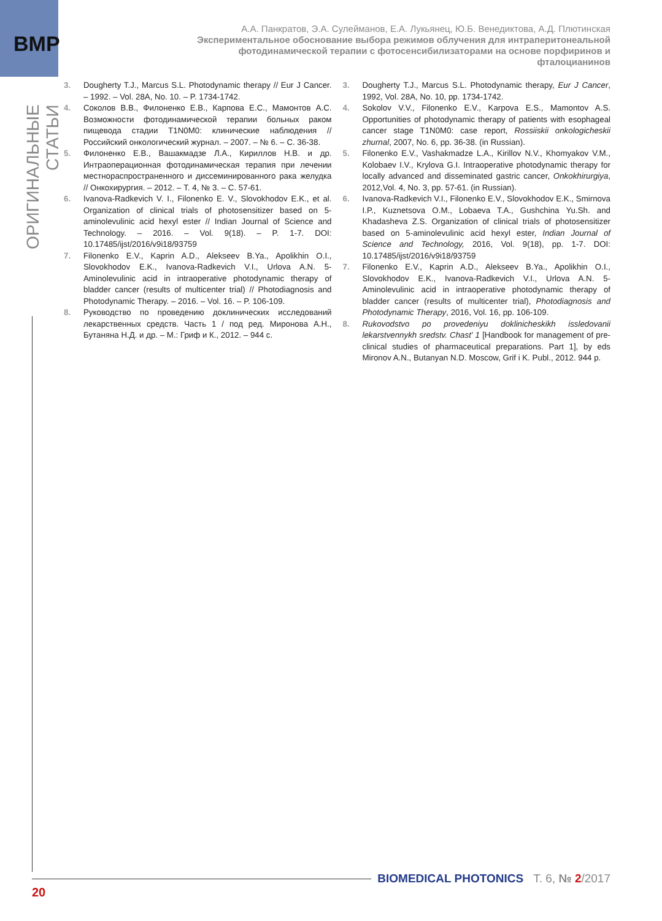BMP
ОРИГИНАЛЬНЫЕ СТАТЬИ
А.А. Панкратов, Э.А. Сулейманов, Е.А. Лукьянец, Ю.Б. Венедиктова, А.Д. Плютинская
Экспериментальное обоснование выбора режимов облучения для интраперитонеальной фотодинамической терапии с фотосенсибилизаторами на основе порфиринов и фталоцианинов
3. Dougherty T.J., Marcus S.L. Photodynamic therapy // Eur J Cancer. – 1992. – Vol. 28A, No. 10. – P. 1734-1742.
4. Соколов В.В., Филоненко Е.В., Карпова Е.С., Мамонтов А.С. Возможности фотодинамической терапии больных раком пищевода стадии T1N0M0: клинические наблюдения // Российский онкологический журнал. – 2007. – № 6. – С. 36-38.
5. Филоненко Е.В., Вашакмадзе Л.А., Кириллов Н.В. и др. Интраоперационная фотодинамическая терапия при лечении местнораспространенного и диссеминированного рака желудка // Онкохирургия. – 2012. – Т. 4, № 3. – С. 57-61.
6. Ivanova-Radkevich V. I., Filonenko E. V., Slovokhodov E.K., et al. Organization of clinical trials of photosensitizer based on 5-aminolevulinic acid hexyl ester // Indian Journal of Science and Technology. – 2016. – Vol. 9(18). – P. 1-7. DOI: 10.17485/ijst/2016/v9i18/93759
7. Filonenko E.V., Kaprin A.D., Alekseev B.Ya., Apolikhin O.I., Slovokhodov E.K., Ivanova-Radkevich V.I., Urlova A.N. 5-Aminolevulinic acid in intraoperative photodynamic therapy of bladder cancer (results of multicenter trial) // Photodiagnosis and Photodynamic Therapy. – 2016. – Vol. 16. – P. 106-109.
8. Руководство по проведению доклинических исследований лекарственных средств. Часть 1 / под ред. Миронова А.Н., Бутаняна Н.Д. и др. – М.: Гриф и К., 2012. – 944 с.
3. Dougherty T.J., Marcus S.L. Photodynamic therapy, Eur J Cancer, 1992, Vol. 28A, No. 10, pp. 1734-1742.
4. Sokolov V.V., Filonenko E.V., Karpova E.S., Mamontov A.S. Opportunities of photodynamic therapy of patients with esophageal cancer stage T1N0M0: case report, Rossiiskii onkologicheskii zhurnal, 2007, No. 6, pp. 36-38. (in Russian).
5. Filonenko E.V., Vashakmadze L.A., Kirillov N.V., Khomyakov V.M., Kolobaev I.V., Krylova G.I. Intraoperative photodynamic therapy for locally advanced and disseminated gastric cancer, Onkokhirurgiya, 2012,Vol. 4, No. 3, pp. 57-61. (in Russian).
6. Ivanova-Radkevich V.I., Filonenko E.V., Slovokhodov E.K., Smirnova I.P., Kuznetsova O.M., Lobaeva T.A., Gushchina Yu.Sh. and Khadasheva Z.S. Organization of clinical trials of photosensitizer based on 5-aminolevulinic acid hexyl ester, Indian Journal of Science and Technology, 2016, Vol. 9(18), pp. 1-7. DOI: 10.17485/ijst/2016/v9i18/93759
7. Filonenko E.V., Kaprin A.D., Alekseev B.Ya., Apolikhin O.I., Slovokhodov E.K., Ivanova-Radkevich V.I., Urlova A.N. 5-Aminolevulinic acid in intraoperative photodynamic therapy of bladder cancer (results of multicenter trial), Photodiagnosis and Photodynamic Therapy, 2016, Vol. 16, pp. 106-109.
8. Rukovodstvo po provedeniyu doklinicheskikh issledovanii lekarstvennykh sredstv. Chast' 1 [Handbook for management of pre-clinical studies of pharmaceutical preparations. Part 1], by eds Mironov A.N., Butanyan N.D. Moscow, Grif i K. Publ., 2012. 944 p.
BIOMEDICAL PHOTONICS Т. 6, № 2/2017
20